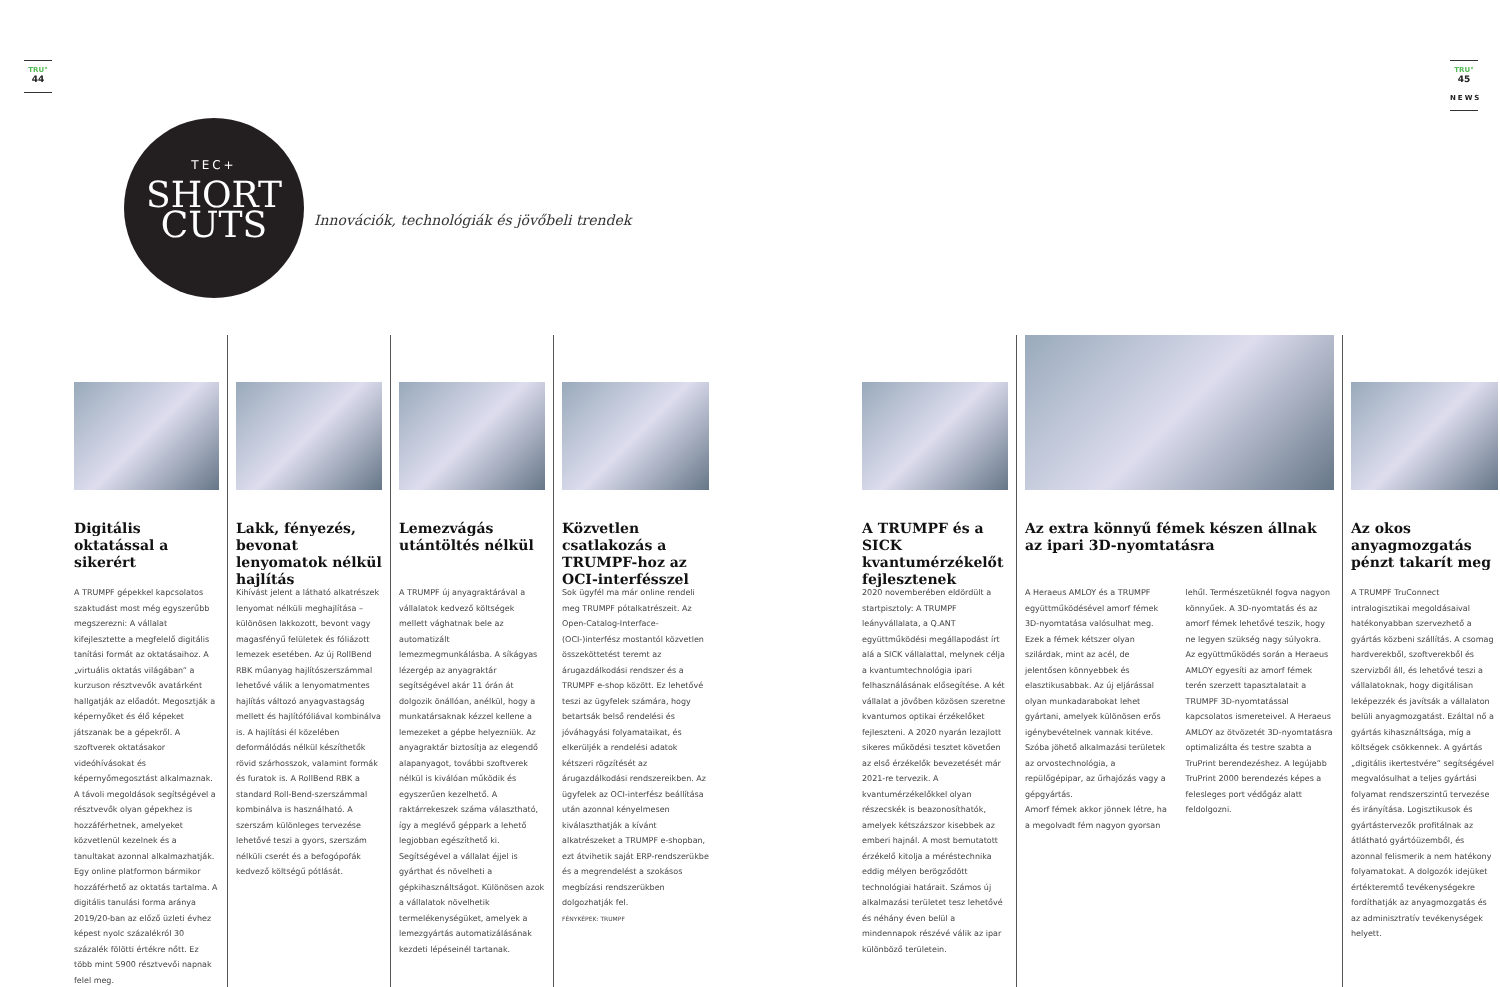TRU°
44
TRU°
45
NEWS
TEC+
SHORT
CUTS
Innovációk, technológiák és jövőbeli trendek
Digitális oktatással a sikerért
A TRUMPF gépekkel kapcsolatos szaktudást most még egyszerűbb megszerezni: A vállalat kifejlesztette a megfelelő digitális tanítási formát az oktatásaihoz. A „virtuális oktatás világában” a kurzuson résztvevők avatárként hallgatják az előadót. Megosztják a képernyőket és élő képeket játszanak be a gépekről. A szoftverek oktatásakor videóhívásokat és képernyőmegosztást alkalmaznak. A távoli megoldások segítségével a résztvevők olyan gépekhez is hozzáférhetnek, amelyeket közvetlenül kezelnek és a tanultakat azonnal alkalmazhatják. Egy online platformon bármikor hozzáférhető az oktatás tartalma. A digitális tanulási forma aránya 2019/20-ban az előző üzleti évhez képest nyolc százalékról 30 százalék fölötti értékre nőtt. Ez több mint 5900 résztvevői napnak felel meg.
Lakk, fényezés, bevonat lenyomatok nélkül hajlítás
Kihívást jelent a látható alkatrészek lenyomat nélküli meghajlítása – különösen lakkozott, bevont vagy magasfényű felületek és fóliázott lemezek esetében. Az új RollBend RBK műanyag hajlítószerszámmal lehetővé válik a lenyomatmentes hajlítás változó anyagvastagság mellett és hajlítófóliával kombinálva is. A hajlítási él közelében deformálódás nélkül készíthetők rövid szárhosszok, valamint formák és furatok is. A RollBend RBK a standard Roll-Bend-szerszámmal kombinálva is használható. A szerszám különleges tervezése lehetővé teszi a gyors, szerszám nélküli cserét és a befogópofák kedvező költségű pótlását.
Lemezvágás utántöltés nélkül
A TRUMPF új anyagraktárával a vállalatok kedvező költségek mellett vághatnak bele az automatizált lemezmegmunkálásba. A síkágyas lézergép az anyagraktár segítségével akár 11 órán át dolgozik önállóan, anélkül, hogy a munkatársaknak kézzel kellene a lemezeket a gépbe helyezniük. Az anyagraktár biztosítja az elegendő alapanyagot, további szoftverek nélkül is kiválóan működik és egyszerűen kezelhető. A raktárrekeszek száma választható, így a meglévő géppark a lehető legjobban egészíthető ki. Segítségével a vállalat éjjel is gyárthat és növelheti a gépkihasználtságot. Különösen azok a vállalatok növelhetik termelékenységüket, amelyek a lemezgyártás automatizálásának kezdeti lépéseinél tartanak.
Közvetlen csatlakozás a TRUMPF-hoz az OCI-interfésszel
Sok ügyfél ma már online rendeli meg TRUMPF pótalkatrészeit. Az Open-Catalog-Interface- (OCI-)interfész mostantól közvetlen összeköttetést teremt az árugazdálkodási rendszer és a TRUMPF e-shop között. Ez lehetővé teszi az ügyfelek számára, hogy betartsák belső rendelési és jóváhagyási folyamataikat, és elkerüljék a rendelési adatok kétszeri rögzítését az árugazdálkodási rendszereikben. Az ügyfelek az OCI-interfész beállítása után azonnal kényelmesen kiválaszthatják a kívánt alkatrészeket a TRUMPF e-shopban, ezt átvihetik saját ERP-rendszerükbe és a megrendelést a szokásos megbízási rendszerükben dolgozhatják fel.
FÉNYKÉPEK: TRUMPF
A TRUMPF és a SICK kvantumérzékelőt fejlesztenek
2020 novemberében eldördült a startpisztoly: A TRUMPF leányvállalata, a Q.ANT együttműködési megállapodást írt alá a SICK vállalattal, melynek célja a kvantumtechnológia ipari felhasználásának elősegítése. A két vállalat a jövőben közösen szeretne kvantumos optikai érzékelőket fejleszteni. A 2020 nyarán lezajlott sikeres működési tesztet követően az első érzékelők bevezetését már 2021-re tervezik. A kvantumérzékelőkkel olyan részecskék is beazonosíthatók, amelyek kétszázszor kisebbek az emberi hajnál. A most bemutatott érzékelő kitolja a méréstechnika eddig mélyen berögződött technológiai határait. Számos új alkalmazási területet tesz lehetővé és néhány éven belül a mindennapok részévé válik az ipar különböző területein.
Az extra könnyű fémek készen állnak az ipari 3D-nyomtatásra
A Heraeus AMLOY és a TRUMPF együttműködésével amorf fémek 3D-nyomtatása valósulhat meg. Ezek a fémek kétszer olyan szilárdak, mint az acél, de jelentősen könnyebbek és elasztikusabbak. Az új eljárással olyan munkadarabokat lehet gyártani, amelyek különösen erős igénybevételnek vannak kitéve. Szóba jöhető alkalmazási területek az orvostechnológia, a repülőgépipar, az űrhajózás vagy a gépgyártás.
Amorf fémek akkor jönnek létre, ha a megolvadt fém nagyon gyorsan lehűl. Természetüknél fogva nagyon könnyűek. A 3D-nyomtatás és az amorf fémek lehetővé teszik, hogy ne legyen szükség nagy súlyokra.
Az együttműködés során a Heraeus AMLOY egyesíti az amorf fémek terén szerzett tapasztalatait a TRUMPF 3D-nyomtatással kapcsolatos ismereteivel. A Heraeus AMLOY az ötvözetét 3D-nyomtatásra optimalizálta és testre szabta a TruPrint berendezéshez. A legújabb TruPrint 2000 berendezés képes a felesleges port védőgáz alatt feldolgozni.
Az okos anyagmozgatás pénzt takarít meg
A TRUMPF TruConnect intralogisztikai megoldásaival hatékonyabban szervezhető a gyártás közbeni szállítás. A csomag hardverekből, szoftverekből és szervizből áll, és lehetővé teszi a vállalatoknak, hogy digitálisan leképezzék és javítsák a vállalaton belüli anyagmozgatást. Ezáltal nő a gyártás kihasználtsága, míg a költségek csökkennek. A gyártás „digitális ikertestvére” segítségével megvalósulhat a teljes gyártási folyamat rendszerszintű tervezése és irányítása. Logisztikusok és gyártástervezők profitálnak az átlátható gyártóüzemből, és azonnal felismerik a nem hatékony folyamatokat. A dolgozók idejüket értékteremtő tevékenységekre fordíthatják az anyagmozgatás és az adminisztratív tevékenységek helyett.